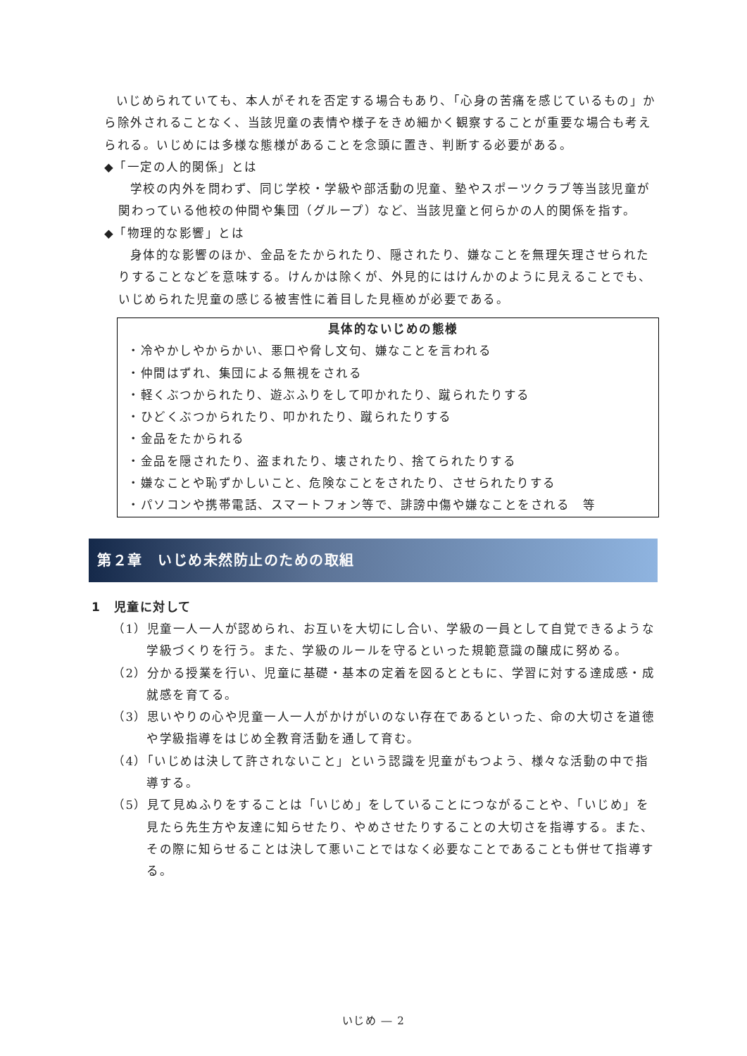いじめられていても、本人がそれを否定する場合もあり、「心身の苦痛を感じているもの」から除外されることなく、当該児童の表情や様子をきめ細かく観察することが重要な場合も考えられる。いじめには多様な態様があることを念頭に置き、判断する必要がある。
◆「一定の人的関係」とは
学校の内外を問わず、同じ学校・学級や部活動の児童、塾やスポーツクラブ等当該児童が関わっている他校の仲間や集団（グループ）など、当該児童と何らかの人的関係を指す。
◆「物理的な影響」とは
身体的な影響のほか、金品をたかられたり、隠されたり、嫌なことを無理矢理させられたりすることなどを意味する。けんかは除くが、外見的にはけんかのように見えることでも、いじめられた児童の感じる被害性に着目した見極めが必要である。
具体的ないじめの態様
・冷やかしやからかい、悪口や脅し文句、嫌なことを言われる
・仲間はずれ、集団による無視をされる
・軽くぶつかられたり、遊ぶふりをして叩かれたり、蹴られたりする
・ひどくぶつかられたり、叩かれたり、蹴られたりする
・金品をたかられる
・金品を隠されたり、盗まれたり、壊されたり、捨てられたりする
・嫌なことや恥ずかしいこと、危険なことをされたり、させられたりする
・パソコンや携帯電話、スマートフォン等で、誹謗中傷や嫌なことをされる　等
第２章　いじめ未然防止のための取組
1　児童に対して
（1）児童一人一人が認められ、お互いを大切にし合い、学級の一員として自覚できるような学級づくりを行う。また、学級のルールを守るといった規範意識の醸成に努める。
（2）分かる授業を行い、児童に基礎・基本の定着を図るとともに、学習に対する達成感・成就感を育てる。
（3）思いやりの心や児童一人一人がかけがいのない存在であるといった、命の大切さを道徳や学級指導をはじめ全教育活動を通して育む。
（4）「いじめは決して許されないこと」という認識を児童がもつよう、様々な活動の中で指導する。
（5）見て見ぬふりをすることは「いじめ」をしていることにつながることや、「いじめ」を見たら先生方や友達に知らせたり、やめさせたりすることの大切さを指導する。また、その際に知らせることは決して悪いことではなく必要なことであることも併せて指導する。
いじめ ― 2